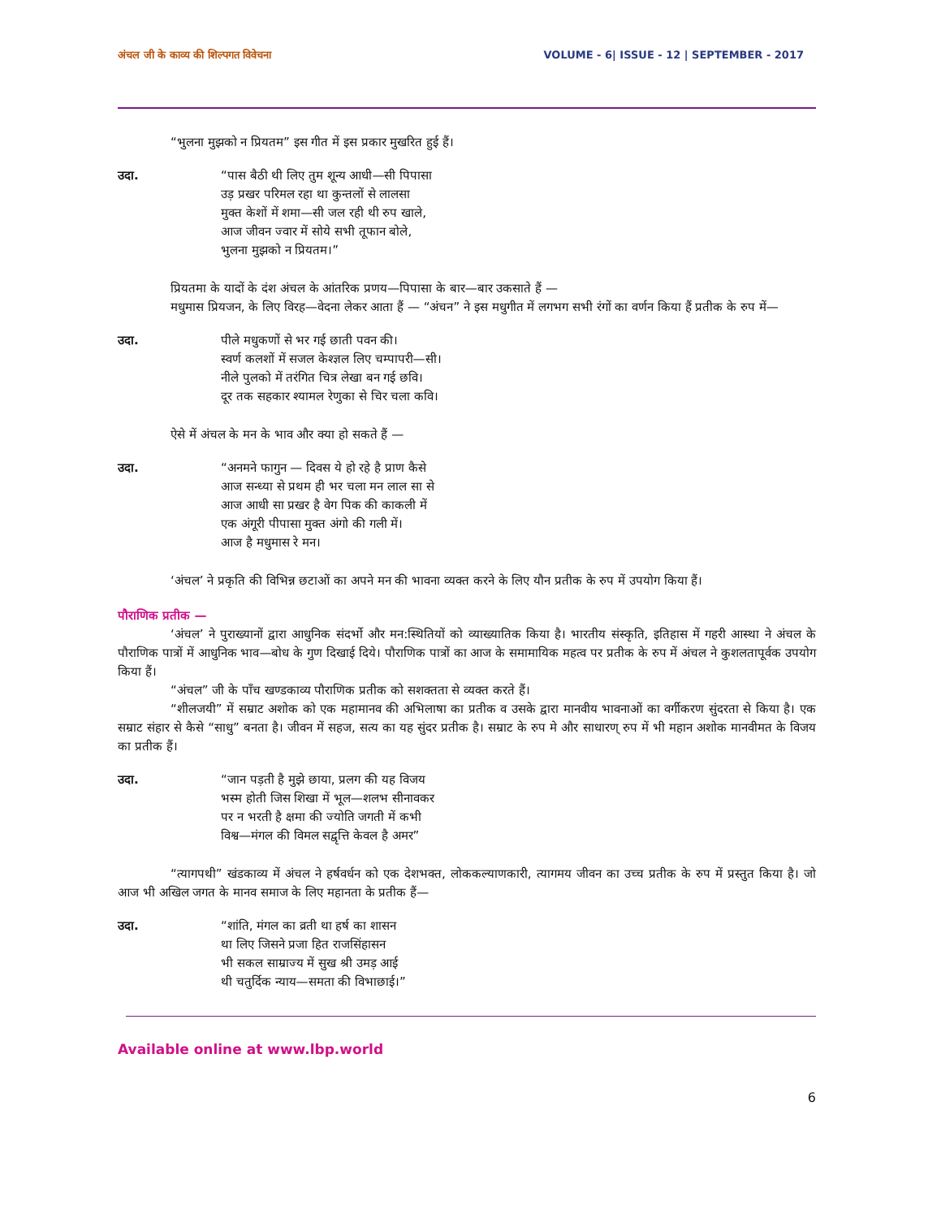अंचल जी के काव्य की शिल्पगत विवेचना VOLUME - 6| ISSUE - 12 | SEPTEMBER - 2017
“भुलना मुझको न प्रियतम” इस गीत में इस प्रकार मुखरित हुई हैं।
उदा. “पास बैठी थी लिए तुम शून्य आधी—सी पिपासा
उड़ प्रखर परिमल रहा था कुन्तलों से लालसा
मुक्त केशों में शमा—सी जल रही थी रुप खाले,
आज जीवन ज्वार में सोये सभी तूफान बोले,
भुलना मुझको न प्रियतम।”
प्रियतमा के यादों के दंश अंचल के आंतरिक प्रणय—पिपासा के बार—बार उकसाते हैं —
मधुमास प्रियजन, के लिए विरह—वेदना लेकर आता हैं — “अंचन” ने इस मधुगीत में लगभग सभी रंगों का वर्णन किया हैं प्रतीक के रुप में—
उदा. पीले मधुकणों से भर गई छाती पवन की।
स्वर्ण कलशों में सजल केश्ज्ञल लिए चम्पापरी—सी।
नीले पुलको में तरंगित चित्र लेखा बन गई छवि।
दूर तक सहकार श्यामल रेणुका से चिर चला कवि।
ऐसे में अंचल के मन के भाव और क्या हो सकते हैं —
उदा. “अनमने फागुन — दिवस ये हो रहे है प्राण कैसे
आज सन्ध्या से प्रथम ही भर चला मन लाल सा से
आज आधी सा प्रखर है वेग पिक की काकली में
एक अंगूरी पीपासा मुक्त अंगो की गली में।
आज है मधुमास रे मन।
‘अंचल’ ने प्रकृति की विभिन्न छटाओं का अपने मन की भावना व्यक्त करने के लिए यौन प्रतीक के रुप में उपयोग किया हैं।
पौराणिक प्रतीक —
‘अंचल’ ने पुराख्यानों द्वारा आधुनिक संदर्भो और मन:स्थितियों को व्याख्यातिक किया है। भारतीय संस्कृति, इतिहास में गहरी आस्था ने अंचल के पौराणिक पात्रों में आधुनिक भाव—बोध के गुण दिखाई दिये। पौराणिक पात्रों का आज के समामायिक महत्व पर प्रतीक के रुप में अंचल ने कुशलतापूर्वक उपयोग किया हैं।
“अंचल” जी के पाँच खण्डकाव्य पौराणिक प्रतीक को सशक्तता से व्यक्त करते हैं।
“शीलजयी” में सम्राट अशोक को एक महामानव की अभिलाषा का प्रतीक व उसके द्वारा मानवीय भावनाओं का वर्गीकरण सुंदरता से किया है। एक सम्राट संहार से कैसे “साधु” बनता है। जीवन में सहज, सत्य का यह सुंदर प्रतीक है। सम्राट के रुप मे और साधारण् रुप में भी महान अशोक मानवीमत के विजय का प्रतीक हैं।
उदा. “जान पड़ती है मुझे छाया, प्रलग की यह विजय
भस्म होती जिस शिखा में भूल—शलभ सीनावकर
पर न भरती है क्षमा की ज्योति जगती में कभी
विश्व—मंगल की विमल सद्वृत्ति केवल है अमर”
“त्यागपथी” खंडकाव्य में अंचल ने हर्षवर्धन को एक देशभक्त, लोककल्याणकारी, त्यागमय जीवन का उच्च प्रतीक के रुप में प्रस्तुत किया है। जो आज भी अखिल जगत के मानव समाज के लिए महानता के प्रतीक हैं—
उदा. “शांति, मंगल का व्रती था हर्ष का शासन
था लिए जिसने प्रजा हित राजसिंहासन
भी सकल साम्राज्य में सुख श्री उमड़ आई
थी चतुर्दिक न्याय—समता की विभाछाई।”
Available online at www.lbp.world
6